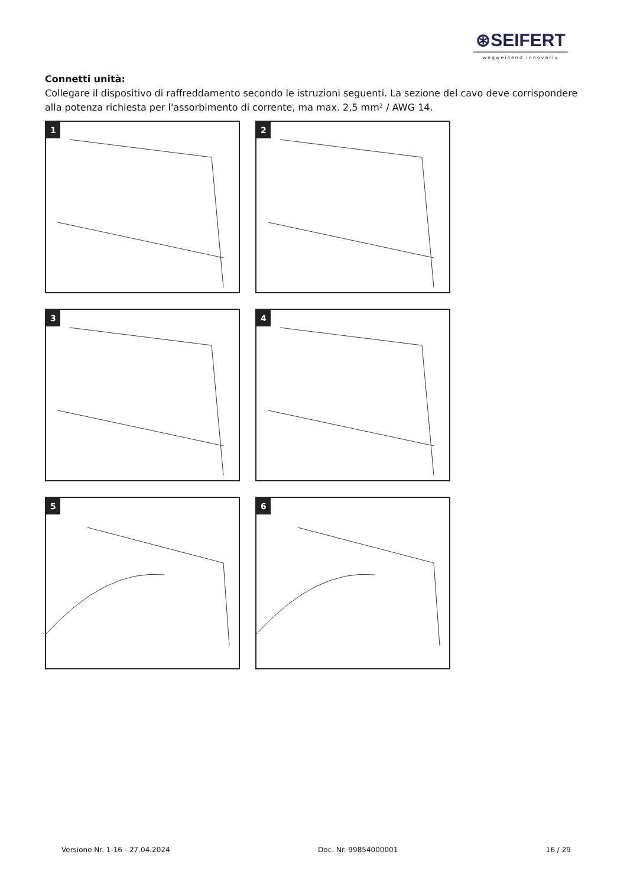⊛SEIFERT
wegweisend innovativ
Connetti unità:
Collegare il dispositivo di raffreddamento secondo le istruzioni seguenti. La sezione del cavo deve corrispondere alla potenza richiesta per l'assorbimento di corrente, ma max. 2,5 mm² / AWG 14.
1
2
3
4
5
6
Versione Nr. 1-16 - 27.04.2024 Doc. Nr. 99854000001 16 / 29